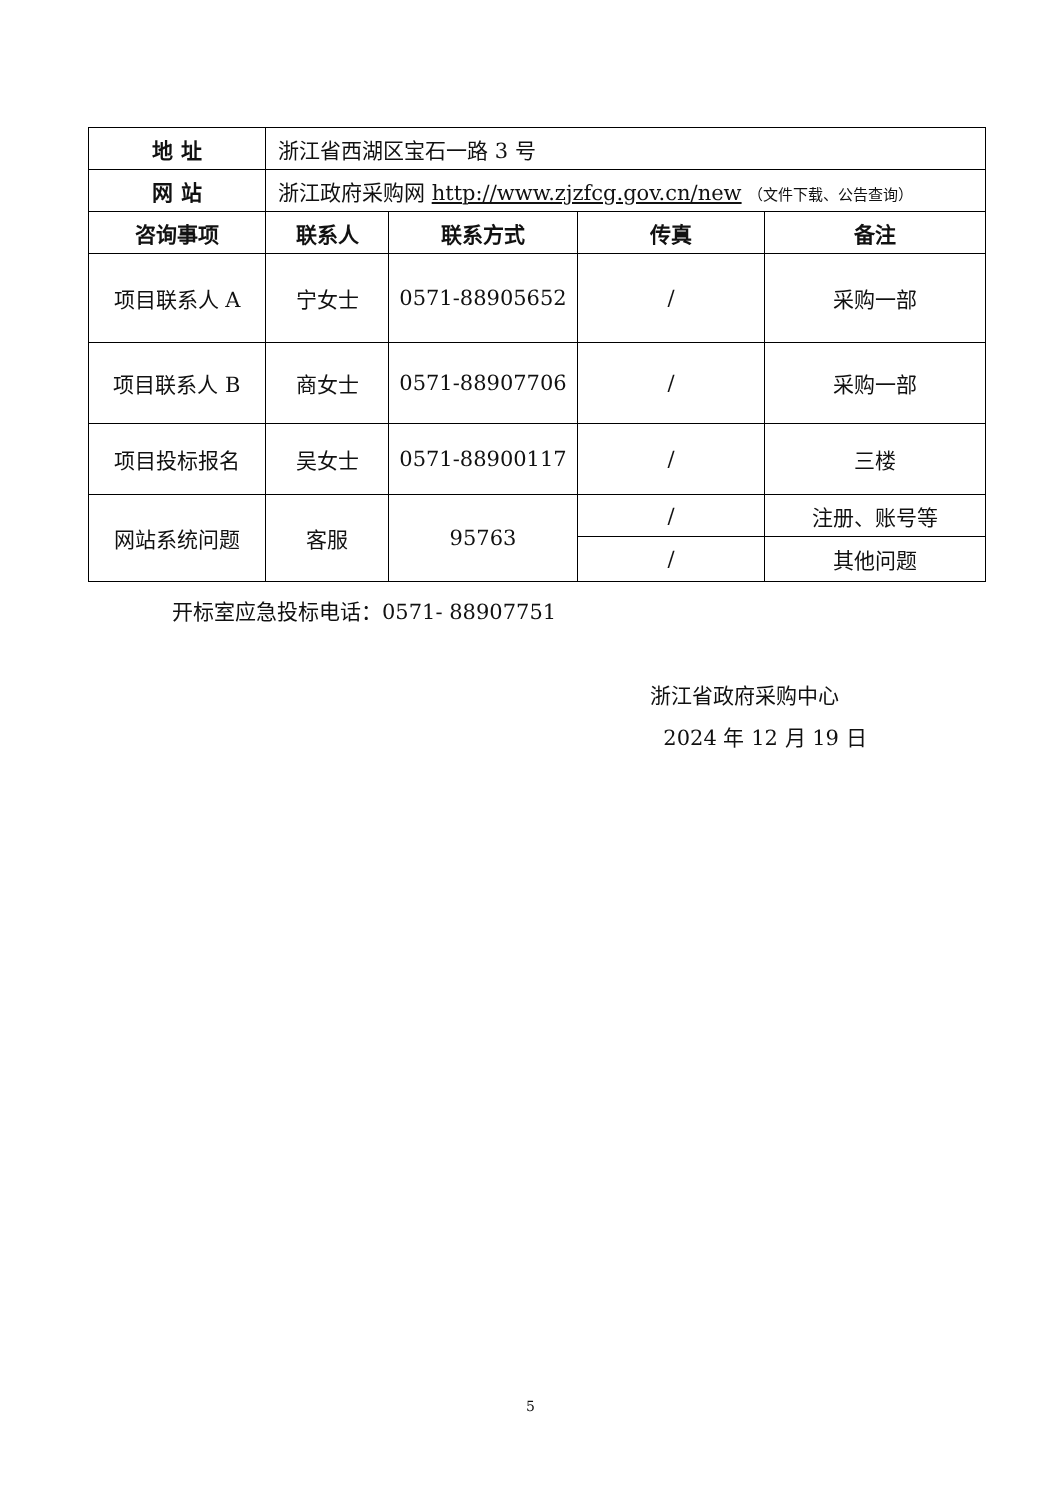| 地 址 | 浙江省西湖区宝石一路 3 号 | | | |
| 网 站 | 浙江政府采购网 http://www.zjzfcg.gov.cn/new （文件下载、公告查询） | | | |
| 咨询事项 | 联系人 | 联系方式 | 传真 | 备注 |
| 项目联系人 A | 宁女士 | 0571-88905652 | / | 采购一部 |
| 项目联系人 B | 商女士 | 0571-88907706 | / | 采购一部 |
| 项目投标报名 | 吴女士 | 0571-88900117 | / | 三楼 |
| 网站系统问题 | 客服 | 95763 | / | 注册、账号等 |
| | | | / | 其他问题 |
开标室应急投标电话：0571- 88907751
浙江省政府采购中心
2024 年 12 月 19 日
5